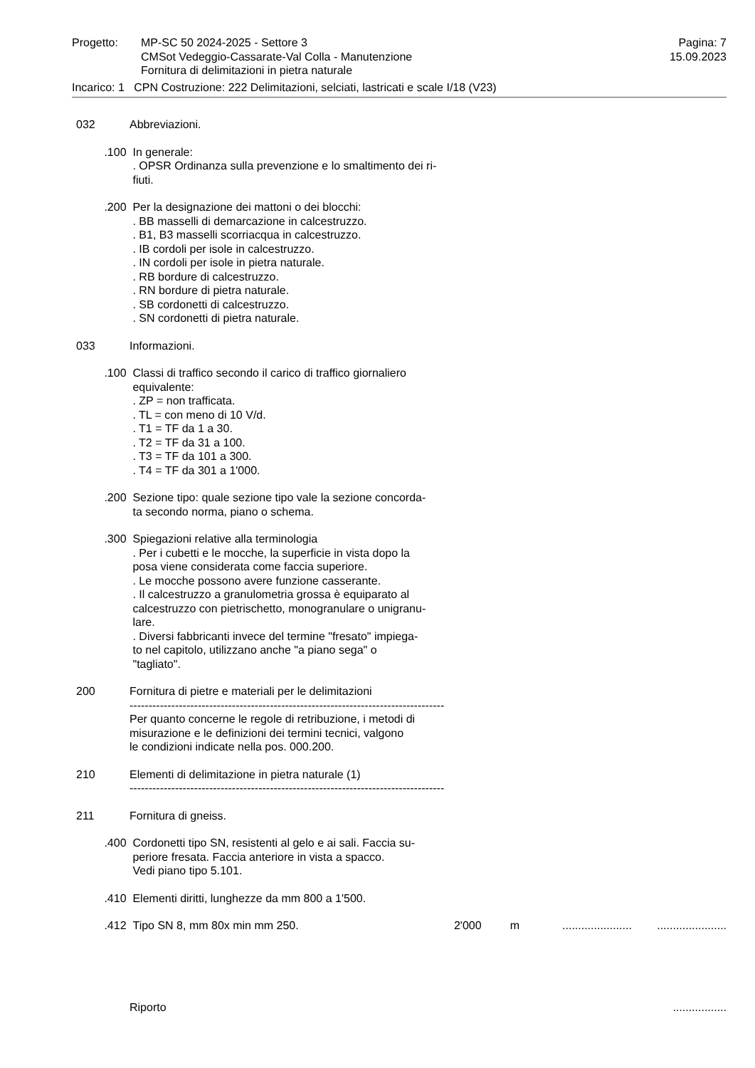Progetto: MP-SC 50 2024-2025 - Settore 3
CMSot Vedeggio-Cassarate-Val Colla - Manutenzione
Fornitura di delimitazioni in pietra naturale
Pagina: 7
15.09.2023
Incarico: 1 CPN Costruzione: 222 Delimitazioni, selciati, lastricati e scale I/18 (V23)
032 Abbreviazioni.
.100 In generale:
. OPSR Ordinanza sulla prevenzione e lo smaltimento dei ri-
fiuti.
.200 Per la designazione dei mattoni o dei blocchi:
. BB masselli di demarcazione in calcestruzzo.
. B1, B3 masselli scorriacqua in calcestruzzo.
. IB cordoli per isole in calcestruzzo.
. IN cordoli per isole in pietra naturale.
. RB bordure di calcestruzzo.
. RN bordure di pietra naturale.
. SB cordonetti di calcestruzzo.
. SN cordonetti di pietra naturale.
033 Informazioni.
.100 Classi di traffico secondo il carico di traffico giornaliero
equivalente:
. ZP = non trafficata.
. TL = con meno di 10 V/d.
. T1 = TF da 1 a 30.
. T2 = TF da 31 a 100.
. T3 = TF da 101 a 300.
. T4 = TF da 301 a 1'000.
.200 Sezione tipo: quale sezione tipo vale la sezione concorda-
ta secondo norma, piano o schema.
.300 Spiegazioni relative alla terminologia
. Per i cubetti e le mocche, la superficie in vista dopo la
posa viene considerata come faccia superiore.
. Le mocche possono avere funzione casserante.
. Il calcestruzzo a granulometria grossa è equiparato al
calcestruzzo con pietrischetto, monogranulare o unigranu-
lare.
. Diversi fabbricanti invece del termine "fresato" impiega-
to nel capitolo, utilizzano anche "a piano sega" o
"tagliato".
200 Fornitura di pietre e materiali per le delimitazioni
-----------------------------------------------------------------------------------
Per quanto concerne le regole di retribuzione, i metodi di
misurazione e le definizioni dei termini tecnici, valgono
le condizioni indicate nella pos. 000.200.
210 Elementi di delimitazione in pietra naturale (1)
-----------------------------------------------------------------------------------
211 Fornitura di gneiss.
.400 Cordonetti tipo SN, resistenti al gelo e ai sali. Faccia su-
periore fresata. Faccia anteriore in vista a spacco.
Vedi piano tipo 5.101.
.410 Elementi diritti, lunghezze da mm 800 a 1'500.
.412 Tipo SN 8, mm 80x min mm 250. 2'000 m ......................
......................
Riporto .................